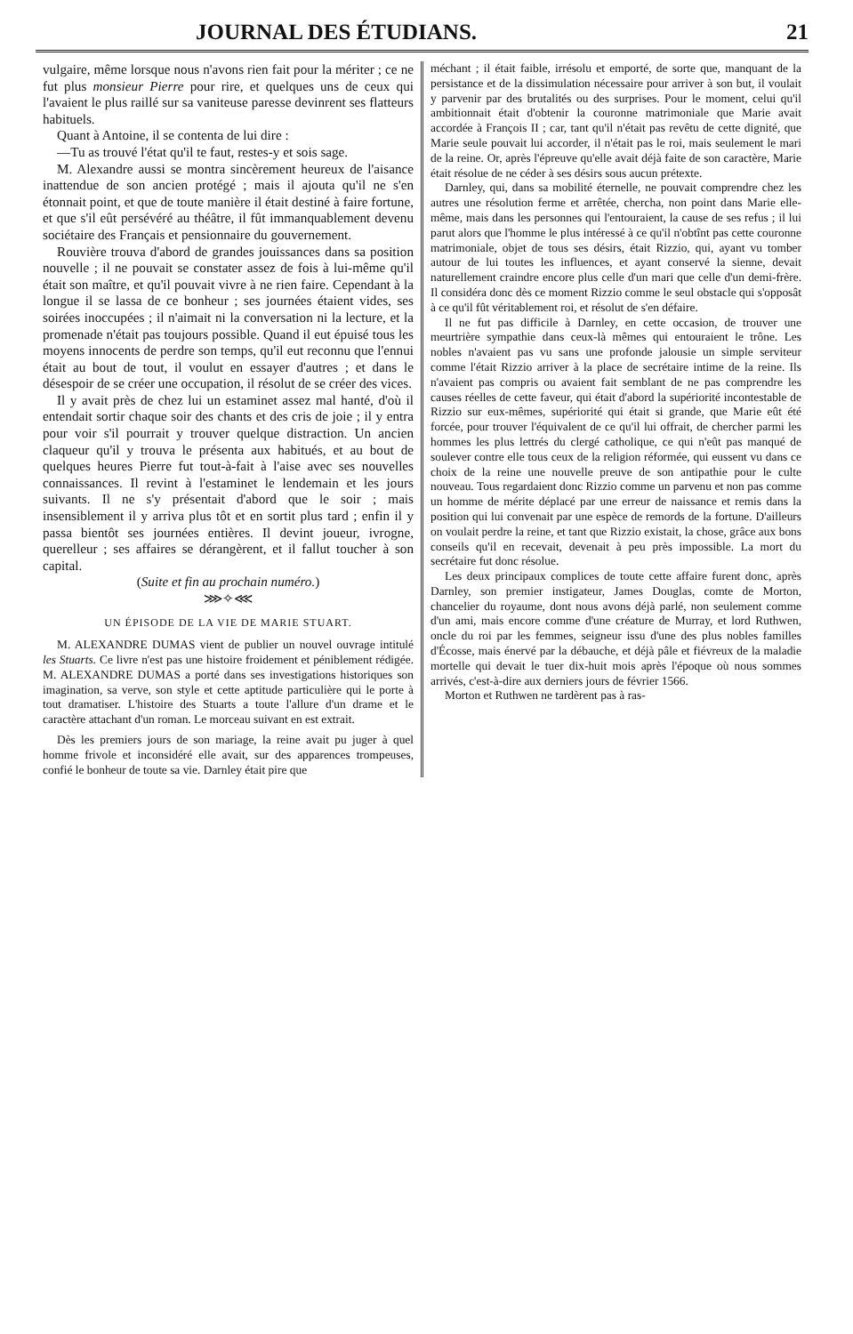JOURNAL DES ÉTUDIANS. 21
vulgaire, même lorsque nous n'avons rien fait pour la mériter ; ce ne fut plus monsieur Pierre pour rire, et quelques uns de ceux qui l'avaient le plus raillé sur sa vaniteuse paresse devinrent ses flatteurs habituels.
Quant à Antoine, il se contenta de lui dire :
—Tu as trouvé l'état qu'il te faut, restes-y et sois sage.
M. Alexandre aussi se montra sincèrement heureux de l'aisance inattendue de son ancien protégé ; mais il ajouta qu'il ne s'en étonnait point, et que de toute manière il était destiné à faire fortune, et que s'il eût persévéré au théâtre, il fût immanquablement devenu sociétaire des Français et pensionnaire du gouvernement.
Rouvière trouva d'abord de grandes jouissances dans sa position nouvelle ; il ne pouvait se constater assez de fois à lui-même qu'il était son maître, et qu'il pouvait vivre à ne rien faire. Cependant à la longue il se lassa de ce bonheur ; ses journées étaient vides, ses soirées inoccupées ; il n'aimait ni la conversation ni la lecture, et la promenade n'était pas toujours possible. Quand il eut épuisé tous les moyens innocents de perdre son temps, qu'il eut reconnu que l'ennui était au bout de tout, il voulut en essayer d'autres ; et dans le désespoir de se créer une occupation, il résolut de se créer des vices.
Il y avait près de chez lui un estaminet assez mal hanté, d'où il entendait sortir chaque soir des chants et des cris de joie ; il y entra pour voir s'il pourrait y trouver quelque distraction. Un ancien claqueur qu'il y trouva le présenta aux habitués, et au bout de quelques heures Pierre fut tout-à-fait à l'aise avec ses nouvelles connaissances. Il revint à l'estaminet le lendemain et les jours suivants. Il ne s'y présentait d'abord que le soir ; mais insensiblement il y arriva plus tôt et en sortit plus tard ; enfin il y passa bientôt ses journées entières. Il devint joueur, ivrogne, querelleur ; ses affaires se dérangèrent, et il fallut toucher à son capital.
(Suite et fin au prochain numéro.)
⋙✧⋘
UN ÉPISODE DE LA VIE DE MARIE STUART.
M. ALEXANDRE DUMAS vient de publier un nouvel ouvrage intitulé les Stuarts. Ce livre n'est pas une histoire froidement et péniblement rédigée. M. ALEXANDRE DUMAS a porté dans ses investigations historiques son imagination, sa verve, son style et cette aptitude particulière qui le porte à tout dramatiser. L'histoire des Stuarts a toute l'allure d'un drame et le caractère attachant d'un roman. Le morceau suivant en est extrait.
Dès les premiers jours de son mariage, la reine avait pu juger à quel homme frivole et inconsidéré elle avait, sur des apparences trompeuses, confié le bonheur de toute sa vie. Darnley était pire que
méchant ; il était faible, irrésolu et emporté, de sorte que, manquant de la persistance et de la dissimulation nécessaire pour arriver à son but, il voulait y parvenir par des brutalités ou des surprises. Pour le moment, celui qu'il ambitionnait était d'obtenir la couronne matrimoniale que Marie avait accordée à François II ; car, tant qu'il n'était pas revêtu de cette dignité, que Marie seule pouvait lui accorder, il n'était pas le roi, mais seulement le mari de la reine. Or, après l'épreuve qu'elle avait déjà faite de son caractère, Marie était résolue de ne céder à ses désirs sous aucun prétexte.
Darnley, qui, dans sa mobilité éternelle, ne pouvait comprendre chez les autres une résolution ferme et arrêtée, chercha, non point dans Marie elle-même, mais dans les personnes qui l'entouraient, la cause de ses refus ; il lui parut alors que l'homme le plus intéressé à ce qu'il n'obtînt pas cette couronne matrimoniale, objet de tous ses désirs, était Rizzio, qui, ayant vu tomber autour de lui toutes les influences, et ayant conservé la sienne, devait naturellement craindre encore plus celle d'un mari que celle d'un demi-frère. Il considéra donc dès ce moment Rizzio comme le seul obstacle qui s'opposât à ce qu'il fût véritablement roi, et résolut de s'en défaire.
Il ne fut pas difficile à Darnley, en cette occasion, de trouver une meurtrière sympathie dans ceux-là mêmes qui entouraient le trône. Les nobles n'avaient pas vu sans une profonde jalousie un simple serviteur comme l'était Rizzio arriver à la place de secrétaire intime de la reine. Ils n'avaient pas compris ou avaient fait semblant de ne pas comprendre les causes réelles de cette faveur, qui était d'abord la supériorité incontestable de Rizzio sur eux-mêmes, supériorité qui était si grande, que Marie eût été forcée, pour trouver l'équivalent de ce qu'il lui offrait, de chercher parmi les hommes les plus lettrés du clergé catholique, ce qui n'eût pas manqué de soulever contre elle tous ceux de la religion réformée, qui eussent vu dans ce choix de la reine une nouvelle preuve de son antipathie pour le culte nouveau. Tous regardaient donc Rizzio comme un parvenu et non pas comme un homme de mérite déplacé par une erreur de naissance et remis dans la position qui lui convenait par une espèce de remords de la fortune. D'ailleurs on voulait perdre la reine, et tant que Rizzio existait, la chose, grâce aux bons conseils qu'il en recevait, devenait à peu près impossible. La mort du secrétaire fut donc résolue.
Les deux principaux complices de toute cette affaire furent donc, après Darnley, son premier instigateur, James Douglas, comte de Morton, chancelier du royaume, dont nous avons déjà parlé, non seulement comme d'un ami, mais encore comme d'une créature de Murray, et lord Ruthwen, oncle du roi par les femmes, seigneur issu d'une des plus nobles familles d'Écosse, mais énervé par la débauche, et déjà pâle et fiévreux de la maladie mortelle qui devait le tuer dix-huit mois après l'époque où nous sommes arrivés, c'est-à-dire aux derniers jours de février 1566.
Morton et Ruthwen ne tardèrent pas à ras-